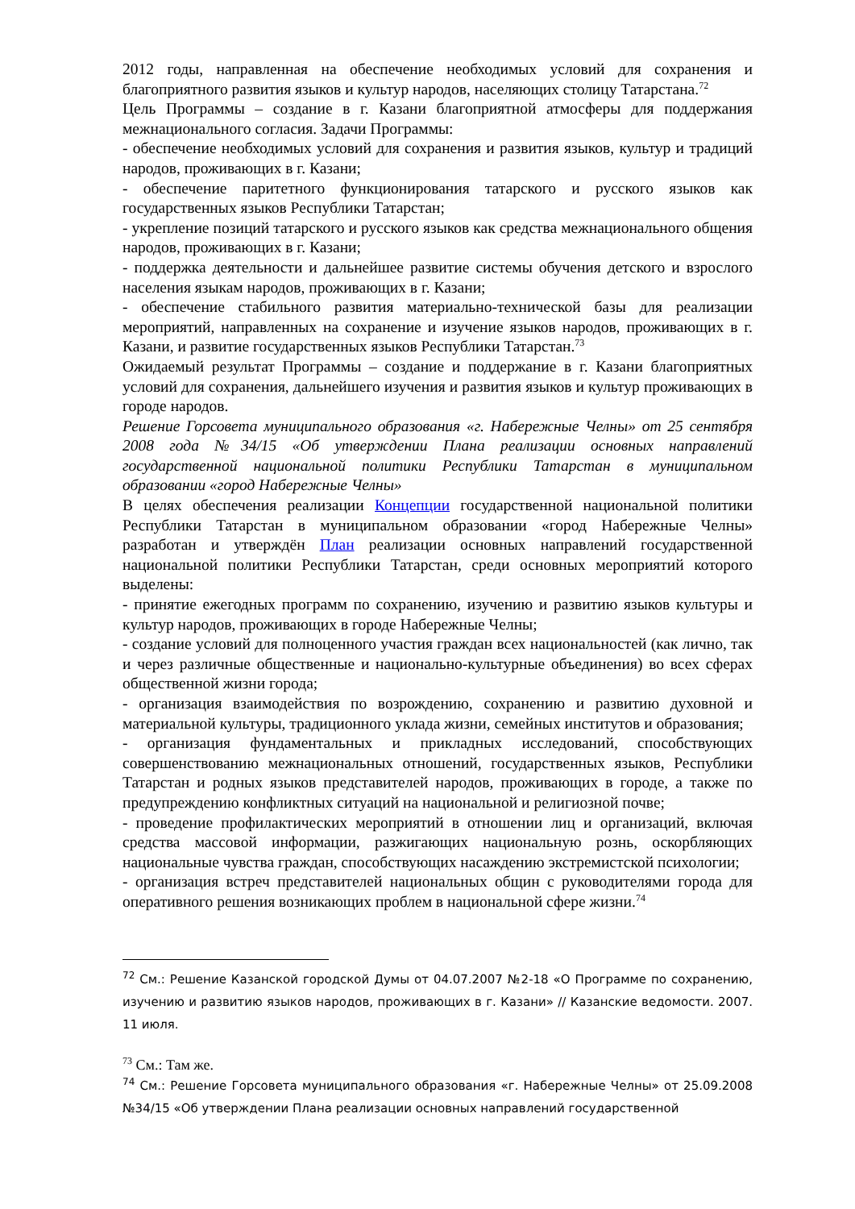2012 годы, направленная на обеспечение необходимых условий для сохранения и благоприятного развития языков и культур народов, населяющих столицу Татарстана.<sup>72</sup>
Цель Программы – создание в г. Казани благоприятной атмосферы для поддержания межнационального согласия. Задачи Программы:
- обеспечение необходимых условий для сохранения и развития языков, культур и традиций народов, проживающих в г. Казани;
- обеспечение паритетного функционирования татарского и русского языков как государственных языков Республики Татарстан;
- укрепление позиций татарского и русского языков как средства межнационального общения народов, проживающих в г. Казани;
- поддержка деятельности и дальнейшее развитие системы обучения детского и взрослого населения языкам народов, проживающих в г. Казани;
- обеспечение стабильного развития материально-технической базы для реализации мероприятий, направленных на сохранение и изучение языков народов, проживающих в г. Казани, и развитие государственных языков Республики Татарстан.<sup>73</sup>
Ожидаемый результат Программы – создание и поддержание в г. Казани благоприятных условий для сохранения, дальнейшего изучения и развития языков и культур проживающих в городе народов.
Решение Горсовета муниципального образования «г. Набережные Челны» от 25 сентября 2008 года №34/15 «Об утверждении Плана реализации основных направлений государственной национальной политики Республики Татарстан в муниципальном образовании «город Набережные Челны»
В целях обеспечения реализации Концепции государственной национальной политики Республики Татарстан в муниципальном образовании «город Набережные Челны» разработан и утверждён План реализации основных направлений государственной национальной политики Республики Татарстан, среди основных мероприятий которого выделены:
- принятие ежегодных программ по сохранению, изучению и развитию языков культуры и культур народов, проживающих в городе Набережные Челны;
- создание условий для полноценного участия граждан всех национальностей (как лично, так и через различные общественные и национально-культурные объединения) во всех сферах общественной жизни города;
- организация взаимодействия по возрождению, сохранению и развитию духовной и материальной культуры, традиционного уклада жизни, семейных институтов и образования;
- организация фундаментальных и прикладных исследований, способствующих совершенствованию межнациональных отношений, государственных языков, Республики Татарстан и родных языков представителей народов, проживающих в городе, а также по предупреждению конфликтных ситуаций на национальной и религиозной почве;
- проведение профилактических мероприятий в отношении лиц и организаций, включая средства массовой информации, разжигающих национальную рознь, оскорбляющих национальные чувства граждан, способствующих насаждению экстремистской психологии;
- организация встреч представителей национальных общин с руководителями города для оперативного решения возникающих проблем в национальной сфере жизни.<sup>74</sup>
<sup>72</sup> См.: Решение Казанской городской Думы от 04.07.2007 №2-18 «О Программе по сохранению, изучению и развитию языков народов, проживающих в г. Казани» // Казанские ведомости. 2007. 11 июля.
<sup>73</sup> См.: Там же.
<sup>74</sup> См.: Решение Горсовета муниципального образования «г. Набережные Челны» от 25.09.2008 №34/15 «Об утверждении Плана реализации основных направлений государственной